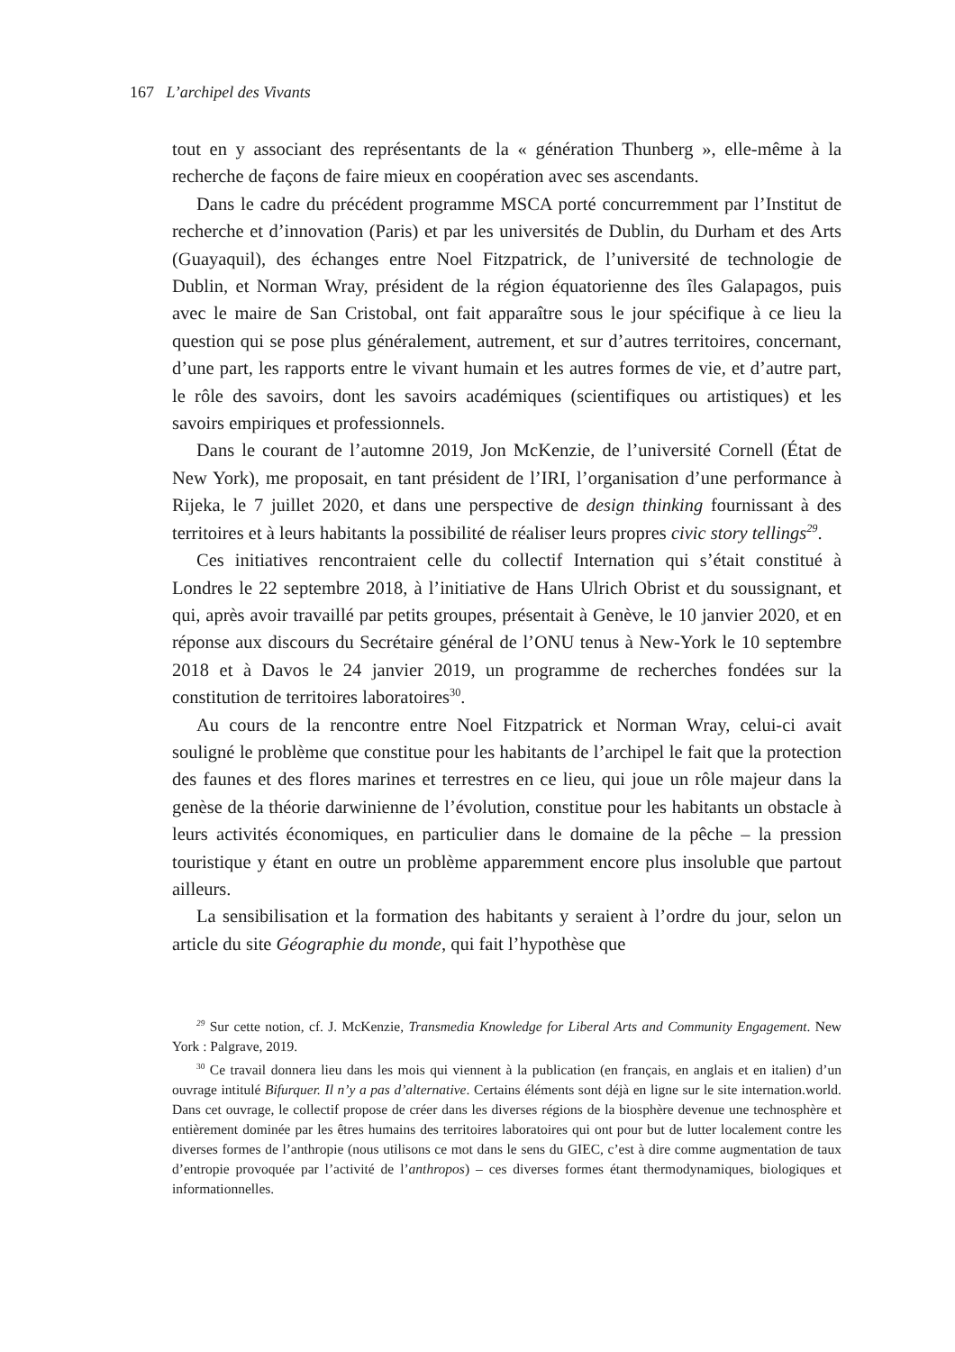167 L’archipel des Vivants
tout en y associant des représentants de la « génération Thunberg », elle-même à la recherche de façons de faire mieux en coopération avec ses ascendants.
Dans le cadre du précédent programme MSCA porté concurremment par l’Institut de recherche et d’innovation (Paris) et par les universités de Dublin, du Durham et des Arts (Guayaquil), des échanges entre Noel Fitzpatrick, de l’université de technologie de Dublin, et Norman Wray, président de la région équatorienne des îles Galapagos, puis avec le maire de San Cristobal, ont fait apparaître sous le jour spécifique à ce lieu la question qui se pose plus généralement, autrement, et sur d’autres territoires, concernant, d’une part, les rapports entre le vivant humain et les autres formes de vie, et d’autre part, le rôle des savoirs, dont les savoirs académiques (scientifiques ou artistiques) et les savoirs empiriques et professionnels.
Dans le courant de l’automne 2019, Jon McKenzie, de l’université Cornell (État de New York), me proposait, en tant président de l’IRI, l’organisation d’une performance à Rijeka, le 7 juillet 2020, et dans une perspective de design thinking fournissant à des territoires et à leurs habitants la possibilité de réaliser leurs propres civic story tellings<sup>29</sup>.
Ces initiatives rencontraient celle du collectif Internation qui s’était constitué à Londres le 22 septembre 2018, à l’initiative de Hans Ulrich Obrist et du soussignant, et qui, après avoir travaillé par petits groupes, présentait à Genève, le 10 janvier 2020, et en réponse aux discours du Secrétaire général de l’ONU tenus à New-York le 10 septembre 2018 et à Davos le 24 janvier 2019, un programme de recherches fondées sur la constitution de territoires laboratoires<sup>30</sup>.
Au cours de la rencontre entre Noel Fitzpatrick et Norman Wray, celui-ci avait souligné le problème que constitue pour les habitants de l’archipel le fait que la protection des faunes et des flores marines et terrestres en ce lieu, qui joue un rôle majeur dans la genèse de la théorie darwinienne de l’évolution, constitue pour les habitants un obstacle à leurs activités économiques, en particulier dans le domaine de la pêche – la pression touristique y étant en outre un problème apparemment encore plus insoluble que partout ailleurs.
La sensibilisation et la formation des habitants y seraient à l’ordre du jour, selon un article du site Géographie du monde, qui fait l’hypothèse que
<sup>29</sup> Sur cette notion, cf. J. McKenzie, Transmedia Knowledge for Liberal Arts and Community Engagement. New York : Palgrave, 2019.
<sup>30</sup> Ce travail donnera lieu dans les mois qui viennent à la publication (en français, en anglais et en italien) d’un ouvrage intitulé Bifurquer. Il n’y a pas d’alternative. Certains éléments sont déjà en ligne sur le site internation.world. Dans cet ouvrage, le collectif propose de créer dans les diverses régions de la biosphère devenue une technosphère et entièrement dominée par les êtres humains des territoires laboratoires qui ont pour but de lutter localement contre les diverses formes de l’anthropie (nous utilisons ce mot dans le sens du GIEC, c’est à dire comme augmentation de taux d’entropie provoquée par l’activité de l’anthropos) – ces diverses formes étant thermodynamiques, biologiques et informationnelles.